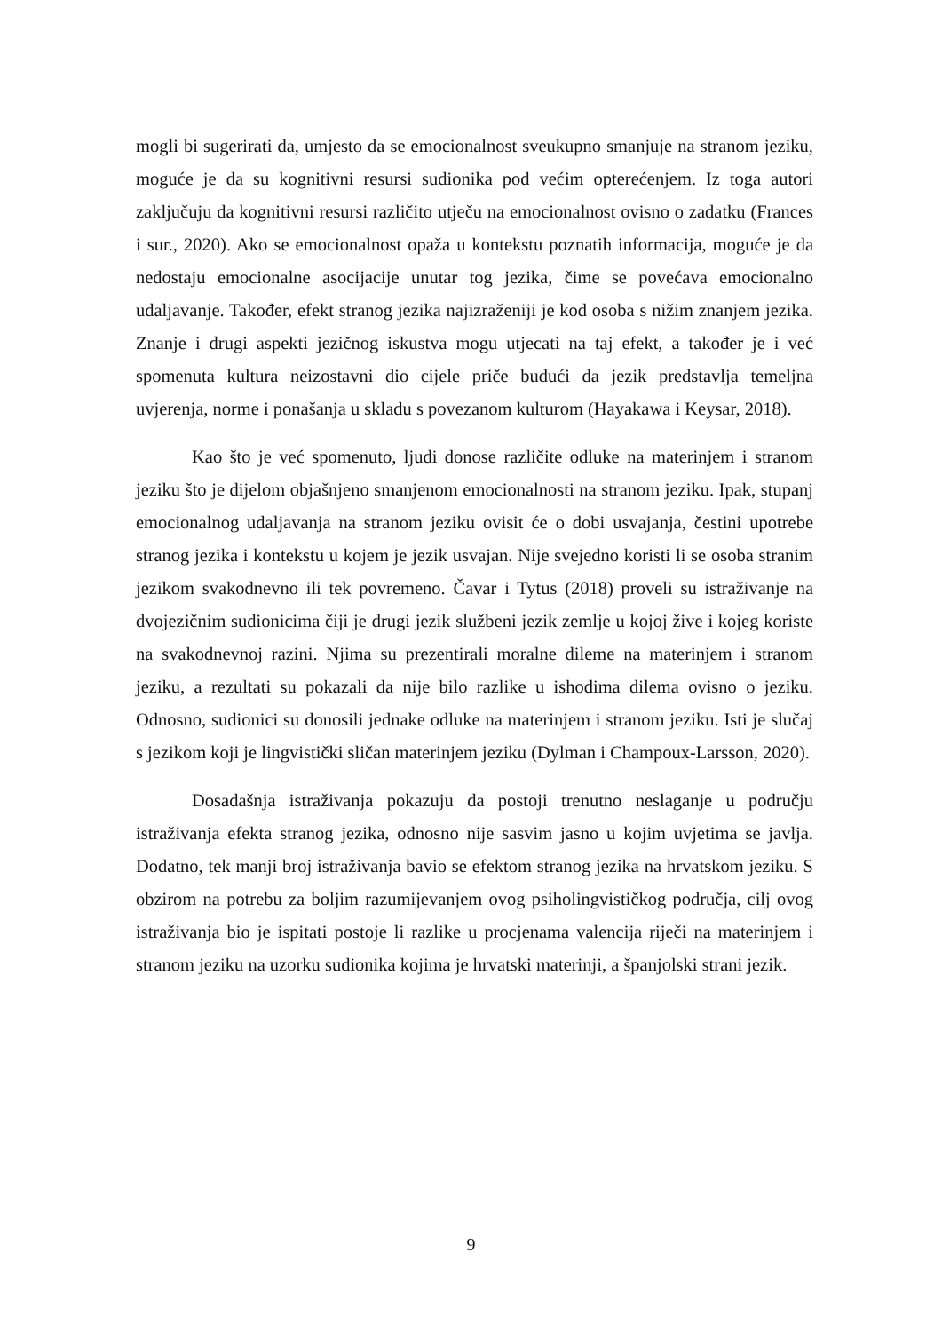mogli bi sugerirati da, umjesto da se emocionalnost sveukupno smanjuje na stranom jeziku, moguće je da su kognitivni resursi sudionika pod većim opterećenjem. Iz toga autori zaključuju da kognitivni resursi različito utječu na emocionalnost ovisno o zadatku (Frances i sur., 2020). Ako se emocionalnost opaža u kontekstu poznatih informacija, moguće je da nedostaju emocionalne asocijacije unutar tog jezika, čime se povećava emocionalno udaljavanje. Također, efekt stranog jezika najizraženiji je kod osoba s nižim znanjem jezika. Znanje i drugi aspekti jezičnog iskustva mogu utjecati na taj efekt, a također je i već spomenuta kultura neizostavni dio cijele priče budući da jezik predstavlja temeljna uvjerenja, norme i ponašanja u skladu s povezanom kulturom (Hayakawa i Keysar, 2018).
Kao što je već spomenuto, ljudi donose različite odluke na materinjem i stranom jeziku što je dijelom objašnjeno smanjenom emocionalnosti na stranom jeziku. Ipak, stupanj emocionalnog udaljavanja na stranom jeziku ovisit će o dobi usvajanja, čestini upotrebe stranog jezika i kontekstu u kojem je jezik usvajan. Nije svejedno koristi li se osoba stranim jezikom svakodnevno ili tek povremeno. Čavar i Tytus (2018) proveli su istraživanje na dvojezičnim sudionicima čiji je drugi jezik službeni jezik zemlje u kojoj žive i kojeg koriste na svakodnevnoj razini. Njima su prezentirali moralne dileme na materinjem i stranom jeziku, a rezultati su pokazali da nije bilo razlike u ishodima dilema ovisno o jeziku. Odnosno, sudionici su donosili jednake odluke na materinjem i stranom jeziku. Isti je slučaj s jezikom koji je lingvistički sličan materinjem jeziku (Dylman i Champoux-Larsson, 2020).
Dosadašnja istraživanja pokazuju da postoji trenutno neslaganje u području istraživanja efekta stranog jezika, odnosno nije sasvim jasno u kojim uvjetima se javlja. Dodatno, tek manji broj istraživanja bavio se efektom stranog jezika na hrvatskom jeziku. S obzirom na potrebu za boljim razumijevanjem ovog psiholingvističkog područja, cilj ovog istraživanja bio je ispitati postoje li razlike u procjenama valencija riječi na materinjem i stranom jeziku na uzorku sudionika kojima je hrvatski materinji, a španjolski strani jezik.
9